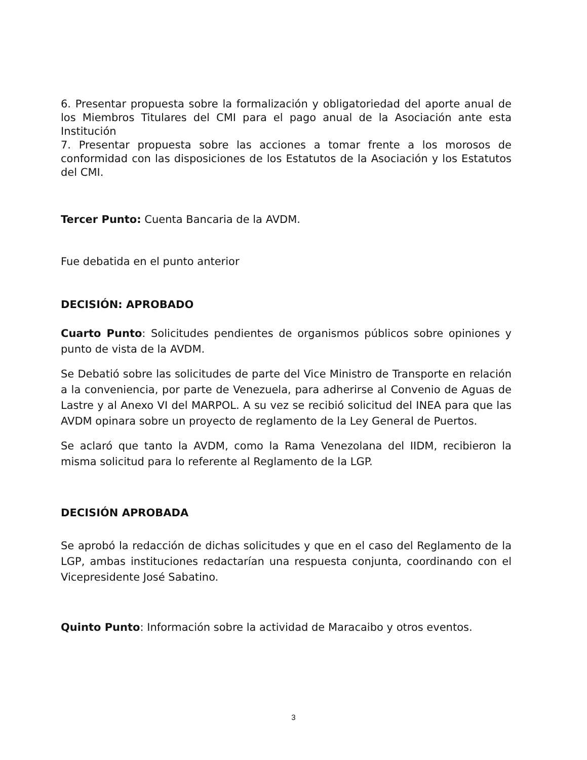6. Presentar propuesta sobre la formalización y obligatoriedad del aporte anual de los Miembros Titulares del CMI para el pago anual de la Asociación ante esta Institución
7. Presentar propuesta sobre las acciones a tomar frente a los morosos de conformidad con las disposiciones de los Estatutos de la Asociación y los Estatutos del CMI.
Tercer Punto: Cuenta Bancaria de la AVDM.
Fue debatida en el punto anterior
DECISIÓN: APROBADO
Cuarto Punto: Solicitudes pendientes de organismos públicos sobre opiniones y punto de vista de la AVDM.
Se Debatió sobre las solicitudes de parte del Vice Ministro de Transporte en relación a la conveniencia, por parte de Venezuela, para adherirse al Convenio de Aguas de Lastre y al Anexo VI del MARPOL. A su vez se recibió solicitud del INEA para que las AVDM opinara sobre un proyecto de reglamento de la Ley General de Puertos.
Se aclaró que tanto la AVDM, como la Rama Venezolana del IIDM, recibieron la misma solicitud para lo referente al Reglamento de la LGP.
DECISIÓN APROBADA
Se aprobó la redacción de dichas solicitudes y que en el caso del Reglamento de la LGP, ambas instituciones redactarían una respuesta conjunta, coordinando con el Vicepresidente José Sabatino.
Quinto Punto: Información sobre la actividad de Maracaibo y otros eventos.
3